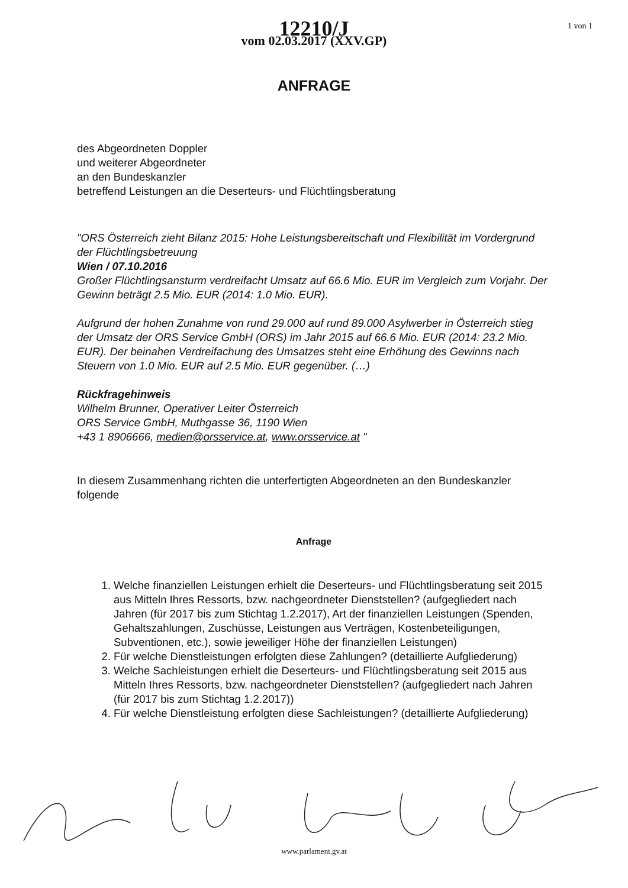1 von 1
12210/J
vom 02.03.2017 (XXV.GP)
ANFRAGE
des Abgeordneten Doppler
und weiterer Abgeordneter
an den Bundeskanzler
betreffend Leistungen an die Deserteurs- und Flüchtlingsberatung
"ORS Österreich zieht Bilanz 2015: Hohe Leistungsbereitschaft und Flexibilität im Vordergrund der Flüchtlingsbetreuung
Wien / 07.10.2016
Großer Flüchtlingsansturm verdreifacht Umsatz auf 66.6 Mio. EUR im Vergleich zum Vorjahr. Der Gewinn beträgt 2.5 Mio. EUR (2014: 1.0 Mio. EUR).
Aufgrund der hohen Zunahme von rund 29.000 auf rund 89.000 Asylwerber in Österreich stieg der Umsatz der ORS Service GmbH (ORS) im Jahr 2015 auf 66.6 Mio. EUR (2014: 23.2 Mio. EUR). Der beinahen Verdreifachung des Umsatzes steht eine Erhöhung des Gewinns nach Steuern von 1.0 Mio. EUR auf 2.5 Mio. EUR gegenüber. (…)
Rückfragehinweis
Wilhelm Brunner, Operativer Leiter Österreich
ORS Service GmbH, Muthgasse 36, 1190 Wien
+43 1 8906666, medien@orsservice.at, www.orsservice.at "
In diesem Zusammenhang richten die unterfertigten Abgeordneten an den Bundeskanzler folgende
Anfrage
1. Welche finanziellen Leistungen erhielt die Deserteurs- und Flüchtlingsberatung seit 2015 aus Mitteln Ihres Ressorts, bzw. nachgeordneter Dienststellen? (aufgegliedert nach Jahren (für 2017 bis zum Stichtag 1.2.2017), Art der finanziellen Leistungen (Spenden, Gehaltszahlungen, Zuschüsse, Leistungen aus Verträgen, Kostenbeteiligungen, Subventionen, etc.), sowie jeweiliger Höhe der finanziellen Leistungen)
2. Für welche Dienstleistungen erfolgten diese Zahlungen? (detaillierte Aufgliederung)
3. Welche Sachleistungen erhielt die Deserteurs- und Flüchtlingsberatung seit 2015 aus Mitteln Ihres Ressorts, bzw. nachgeordneter Dienststellen? (aufgegliedert nach Jahren (für 2017 bis zum Stichtag 1.2.2017))
4. Für welche Dienstleistung erfolgten diese Sachleistungen? (detaillierte Aufgliederung)
www.parlament.gv.at